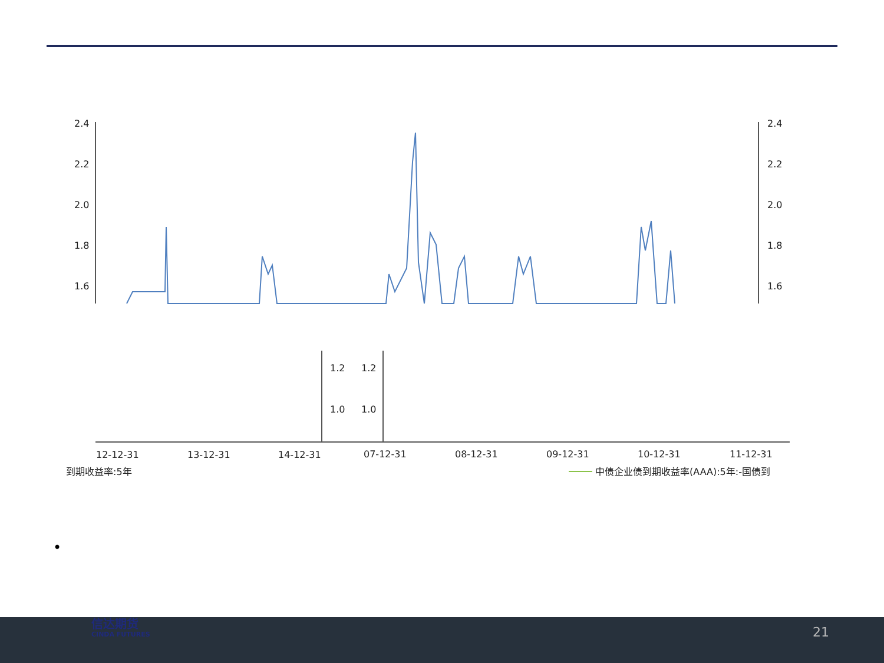2.4
2.2
2.0
1.8
1.6
2.4
2.2
2.0
1.8
1.6
1.2
1.0
1.2
1.0
12-12-31
13-12-31
14-12-31
07-12-31
08-12-31
09-12-31
10-12-31
11-12-31
到期收益率:5年
中债企业债到期收益率(AAA):5年:-国债到
•
信达期货
CINDA FUTURES
21